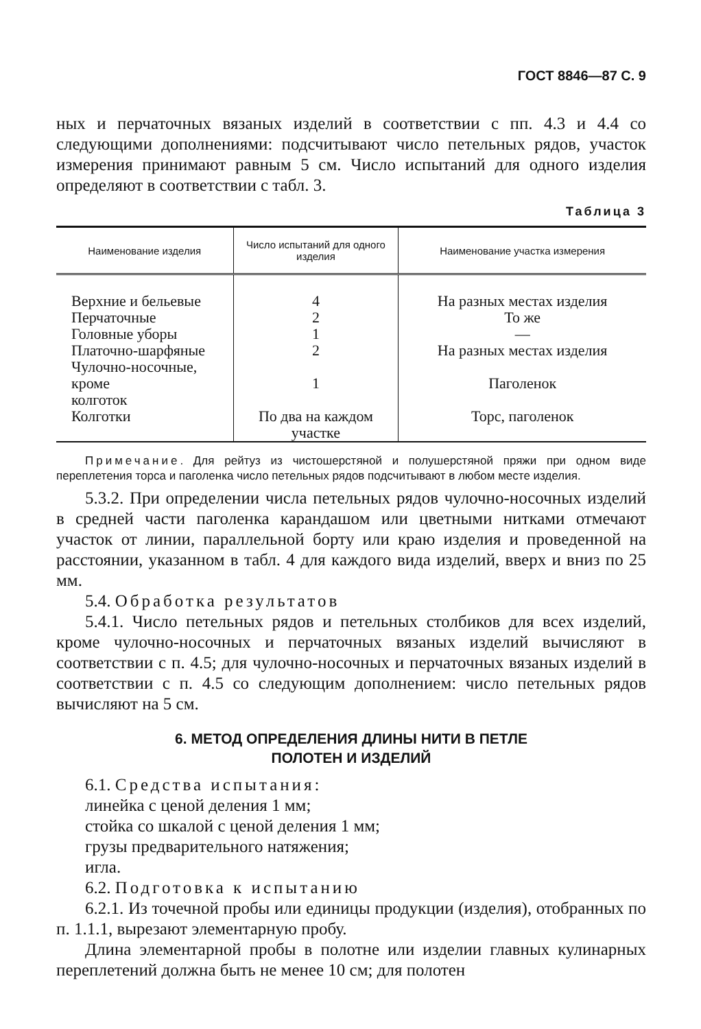ГОСТ 8846—87 С. 9
ных и перчаточных вязаных изделий в соответствии с пп. 4.3 и 4.4 со следующими дополнениями: подсчитывают число петельных рядов, участок измерения принимают равным 5 см. Число испытаний для одного изделия определяют в соответствии с табл. 3.
Таблица 3
| Наименование изделия | Число испытаний для одного изделия | Наименование участка измерения |
| --- | --- | --- |
| Верхние и бельевые | 4 | На разных местах изделия |
| Перчаточные | 2 | То же |
| Головные уборы | 1 | — |
| Платочно-шарфяные | 2 | На разных местах изделия |
| Чулочно-носочные, кроме колготок | 1 | Паголенок |
| Колготки | По два на каждом участке | Торс, паголенок |
Примечание. Для рейтуз из чистошерстяной и полушерстяной пряжи при одном виде переплетения торса и паголенка число петельных рядов подсчитывают в любом месте изделия.
5.3.2. При определении числа петельных рядов чулочно-носочных изделий в средней части паголенка карандашом или цветными нитками отмечают участок от линии, параллельной борту или краю изделия и проведенной на расстоянии, указанном в табл. 4 для каждого вида изделий, вверх и вниз по 25 мм.
5.4. Обработка результатов
5.4.1. Число петельных рядов и петельных столбиков для всех изделий, кроме чулочно-носочных и перчаточных вязаных изделий вычисляют в соответствии с п. 4.5; для чулочно-носочных и перчаточных вязаных изделий в соответствии с п. 4.5 со следующим дополнением: число петельных рядов вычисляют на 5 см.
6. МЕТОД ОПРЕДЕЛЕНИЯ ДЛИНЫ НИТИ В ПЕТЛЕ
ПОЛОТЕН И ИЗДЕЛИЙ
6.1. Средства испытания:
линейка с ценой деления 1 мм;
стойка со шкалой с ценой деления 1 мм;
грузы предварительного натяжения;
игла.
6.2. Подготовка к испытанию
6.2.1. Из точечной пробы или единицы продукции (изделия), отобранных по п. 1.1.1, вырезают элементарную пробу.
Длина элементарной пробы в полотне или изделии главных кулинарных переплетений должна быть не менее 10 см; для полотен